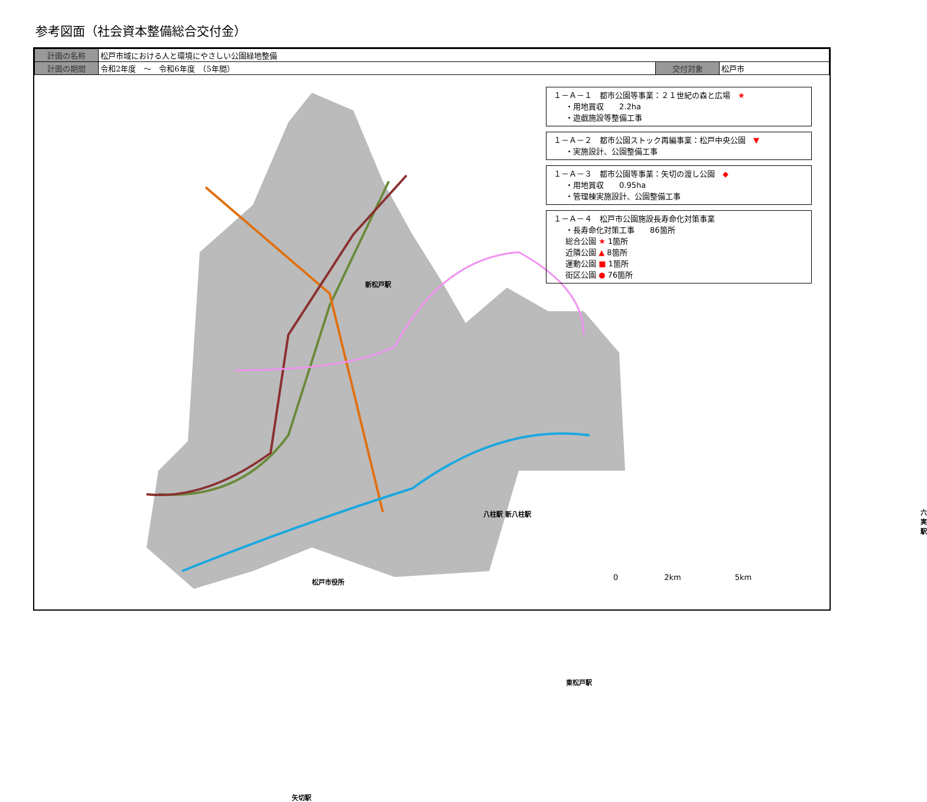参考図面（社会資本整備総合交付金）
| 計画の名称 | 松戸市域における人と環境にやさしい公園緑地整備 | | |
| 計画の期間 | 令和2年度 ～ 令和6年度 （5年間） | 交付対象 | 松戸市 |
新松戸駅
八柱駅 新八柱駅 六実駅
松戸市役所
東松戸駅
矢切駅
１－Ａ－１　都市公園等事業：２１世紀の森と広場　★
・用地買収　　2.2ha
・遊戯施設等整備工事
１－Ａ－２　都市公園ストック再編事業：松戸中央公園　▼
・実施設計、公園整備工事
１－Ａ－３　都市公園等事業：矢切の渡し公園　◆
・用地買収　　0.95ha
・管理棟実施設計、公園整備工事
１－Ａ－４　松戸市公園施設長寿命化対策事業
・長寿命化対策工事　　86箇所
総合公園 ★ 1箇所
近隣公園 ▲ 8箇所
運動公園 ■ 1箇所
街区公園 ● 76箇所
0　　　　　　2km　　　　　　　5km